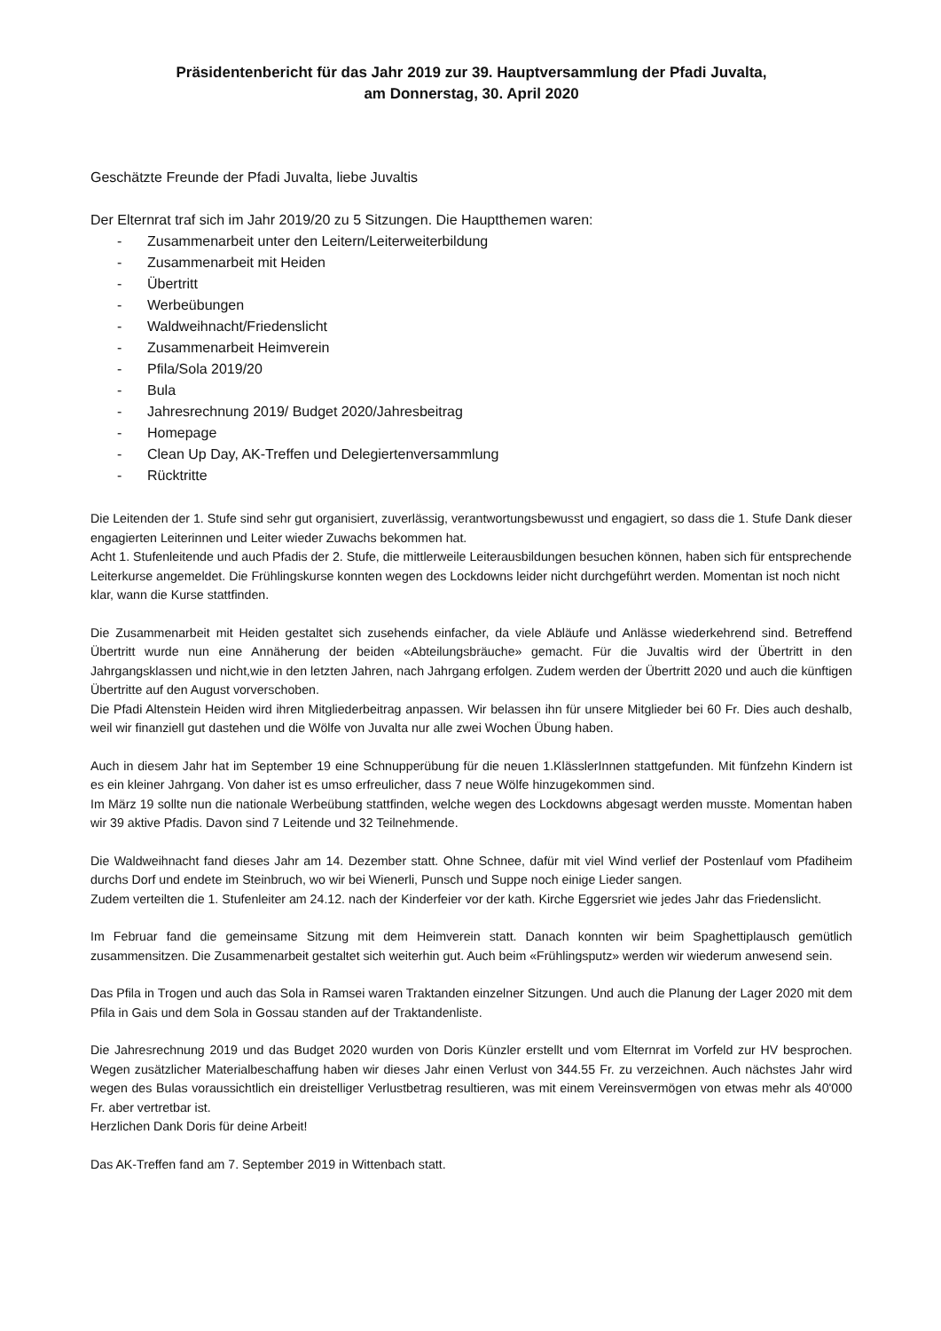Präsidentenbericht für das Jahr 2019 zur 39. Hauptversammlung der Pfadi Juvalta,
am Donnerstag, 30. April 2020
Geschätzte Freunde der Pfadi Juvalta, liebe Juvaltis
Der Elternrat traf sich im Jahr 2019/20 zu 5 Sitzungen. Die Hauptthemen waren:
- Zusammenarbeit unter den Leitern/Leiterweiterbildung
- Zusammenarbeit mit Heiden
- Übertritt
- Werbeübungen
- Waldweihnacht/Friedenslicht
- Zusammenarbeit Heimverein
- Pfila/Sola 2019/20
- Bula
- Jahresrechnung 2019/ Budget 2020/Jahresbeitrag
- Homepage
- Clean Up Day, AK-Treffen und Delegiertenversammlung
- Rücktritte
Die Leitenden der 1. Stufe sind sehr gut organisiert, zuverlässig, verantwortungsbewusst und engagiert, so dass die 1. Stufe Dank dieser engagierten Leiterinnen und Leiter wieder Zuwachs bekommen hat.
Acht 1. Stufenleitende und auch Pfadis der 2. Stufe, die mittlerweile Leiterausbildungen besuchen können, haben sich für entsprechende Leiterkurse angemeldet. Die Frühlingskurse konnten wegen des Lockdowns leider nicht durchgeführt werden. Momentan ist noch nicht klar, wann die Kurse stattfinden.
Die Zusammenarbeit mit Heiden gestaltet sich zusehends einfacher, da viele Abläufe und Anlässe wiederkehrend sind. Betreffend Übertritt wurde nun eine Annäherung der beiden «Abteilungsbräuche» gemacht. Für die Juvaltis wird der Übertritt in den Jahrgangsklassen und nicht,wie in den letzten Jahren, nach Jahrgang erfolgen. Zudem werden der Übertritt 2020 und auch die künftigen Übertritte auf den August vorverschoben.
Die Pfadi Altenstein Heiden wird ihren Mitgliederbeitrag anpassen. Wir belassen ihn für unsere Mitglieder bei 60 Fr. Dies auch deshalb, weil wir finanziell gut dastehen und die Wölfe von Juvalta nur alle zwei Wochen Übung haben.
Auch in diesem Jahr hat im September 19 eine Schnupperübung für die neuen 1.KlässlerInnen stattgefunden. Mit fünfzehn Kindern ist es ein kleiner Jahrgang. Von daher ist es umso erfreulicher, dass 7 neue Wölfe hinzugekommen sind.
Im März 19 sollte nun die nationale Werbeübung stattfinden, welche wegen des Lockdowns abgesagt werden musste. Momentan haben wir 39 aktive Pfadis. Davon sind 7 Leitende und 32 Teilnehmende.
Die Waldweihnacht fand dieses Jahr am 14. Dezember statt. Ohne Schnee, dafür mit viel Wind verlief der Postenlauf vom Pfadiheim durchs Dorf und endete im Steinbruch, wo wir bei Wienerli, Punsch und Suppe noch einige Lieder sangen.
Zudem verteilten die 1. Stufenleiter am 24.12. nach der Kinderfeier vor der kath. Kirche Eggersriet wie jedes Jahr das Friedenslicht.
Im Februar fand die gemeinsame Sitzung mit dem Heimverein statt. Danach konnten wir beim Spaghettiplausch gemütlich zusammensitzen. Die Zusammenarbeit gestaltet sich weiterhin gut. Auch beim «Frühlingsputz» werden wir wiederum anwesend sein.
Das Pfila in Trogen und auch das Sola in Ramsei waren Traktanden einzelner Sitzungen. Und auch die Planung der Lager 2020 mit dem Pfila in Gais und dem Sola in Gossau standen auf der Traktandenliste.
Die Jahresrechnung 2019 und das Budget 2020 wurden von Doris Künzler erstellt und vom Elternrat im Vorfeld zur HV besprochen. Wegen zusätzlicher Materialbeschaffung haben wir dieses Jahr einen Verlust von 344.55 Fr. zu verzeichnen. Auch nächstes Jahr wird wegen des Bulas voraussichtlich ein dreistelliger Verlustbetrag resultieren, was mit einem Vereinsvermögen von etwas mehr als 40'000 Fr. aber vertretbar ist.
Herzlichen Dank Doris für deine Arbeit!
Das AK-Treffen fand am 7. September 2019 in Wittenbach statt.